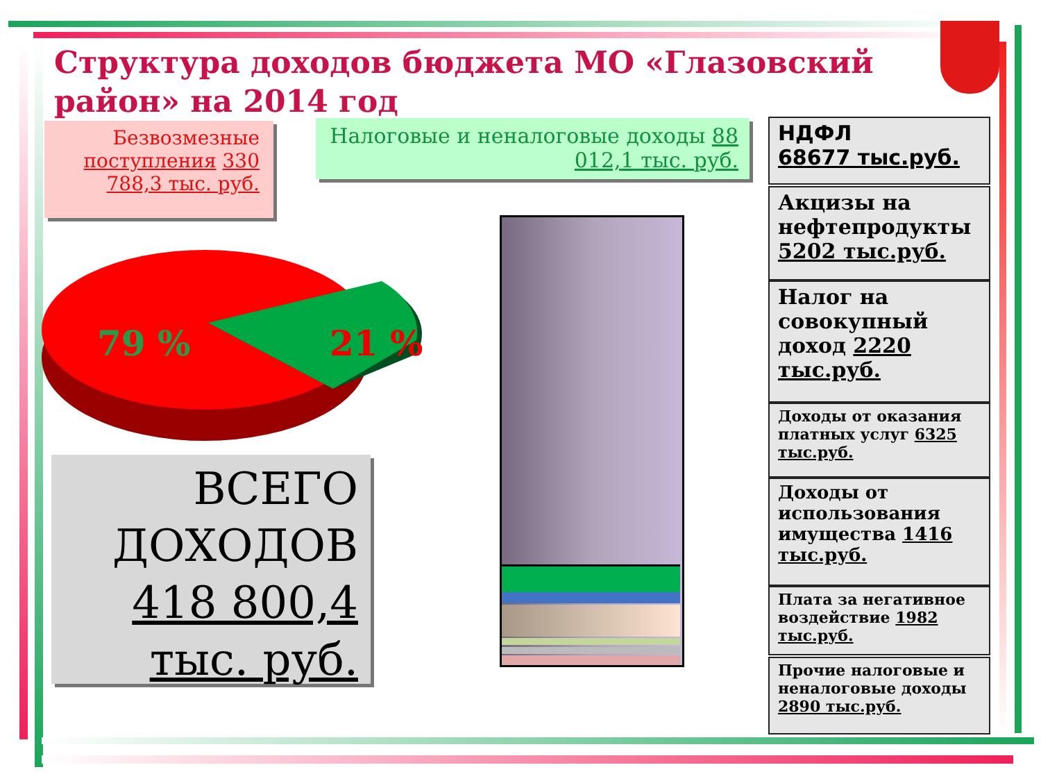Структура доходов бюджета МО «Глазовский район» на 2014 год
Безвозмезные поступления 330 788,3 тыс. руб.
Налоговые и неналоговые доходы 88 012,1 тыс. руб.
79 % 21 %
ВСЕГО ДОХОДОВ 418 800,4 тыс. руб.
НДФЛ
68677 тыс.руб.
Акцизы на нефтепродукты 5202 тыс.руб.
Налог на совокупный доход 2220 тыс.руб.
Доходы от оказания платных услуг 6325 тыс.руб.
Доходы от использования имущества 1416 тыс.руб.
Плата за негативное воздействие 1982 тыс.руб.
Прочие налоговые и неналоговые доходы 2890 тыс.руб.